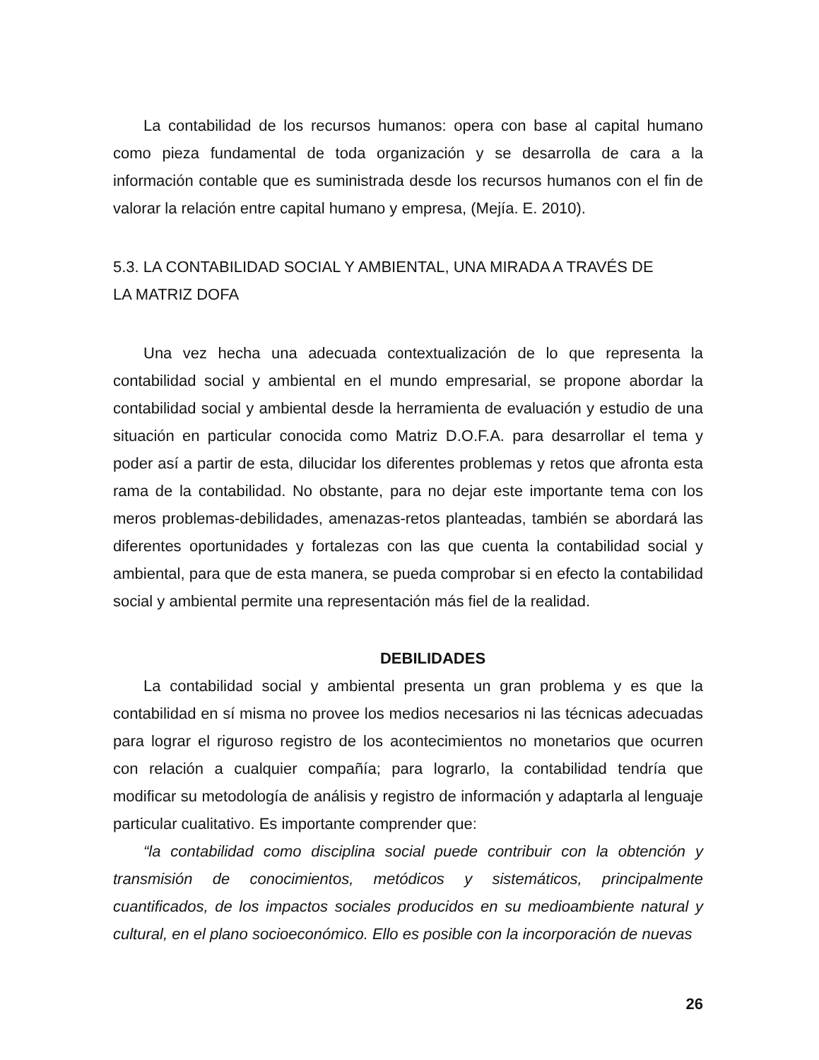La contabilidad de los recursos humanos: opera con base al capital humano como pieza fundamental de toda organización y se desarrolla de cara a la información contable que es suministrada desde los recursos humanos con el fin de valorar la relación entre capital humano y empresa, (Mejía. E. 2010).
5.3. LA CONTABILIDAD SOCIAL Y AMBIENTAL, UNA MIRADA A TRAVÉS DE
LA MATRIZ DOFA
Una vez hecha una adecuada contextualización de lo que representa la contabilidad social y ambiental en el mundo empresarial, se propone abordar la contabilidad social y ambiental desde la herramienta de evaluación y estudio de una situación en particular conocida como Matriz D.O.F.A. para desarrollar el tema y poder así a partir de esta, dilucidar los diferentes problemas y retos que afronta esta rama de la contabilidad. No obstante, para no dejar este importante tema con los meros problemas-debilidades, amenazas-retos planteadas, también se abordará las diferentes oportunidades y fortalezas con las que cuenta la contabilidad social y ambiental, para que de esta manera, se pueda comprobar si en efecto la contabilidad social y ambiental permite una representación más fiel de la realidad.
DEBILIDADES
La contabilidad social y ambiental presenta un gran problema y es que la contabilidad en sí misma no provee los medios necesarios ni las técnicas adecuadas para lograr el riguroso registro de los acontecimientos no monetarios que ocurren con relación a cualquier compañía; para lograrlo, la contabilidad tendría que modificar su metodología de análisis y registro de información y adaptarla al lenguaje particular cualitativo. Es importante comprender que:
“la contabilidad como disciplina social puede contribuir con la obtención y transmisión de conocimientos, metódicos y sistemáticos, principalmente cuantificados, de los impactos sociales producidos en su medioambiente natural y cultural, en el plano socioeconómico. Ello es posible con la incorporación de nuevas
26